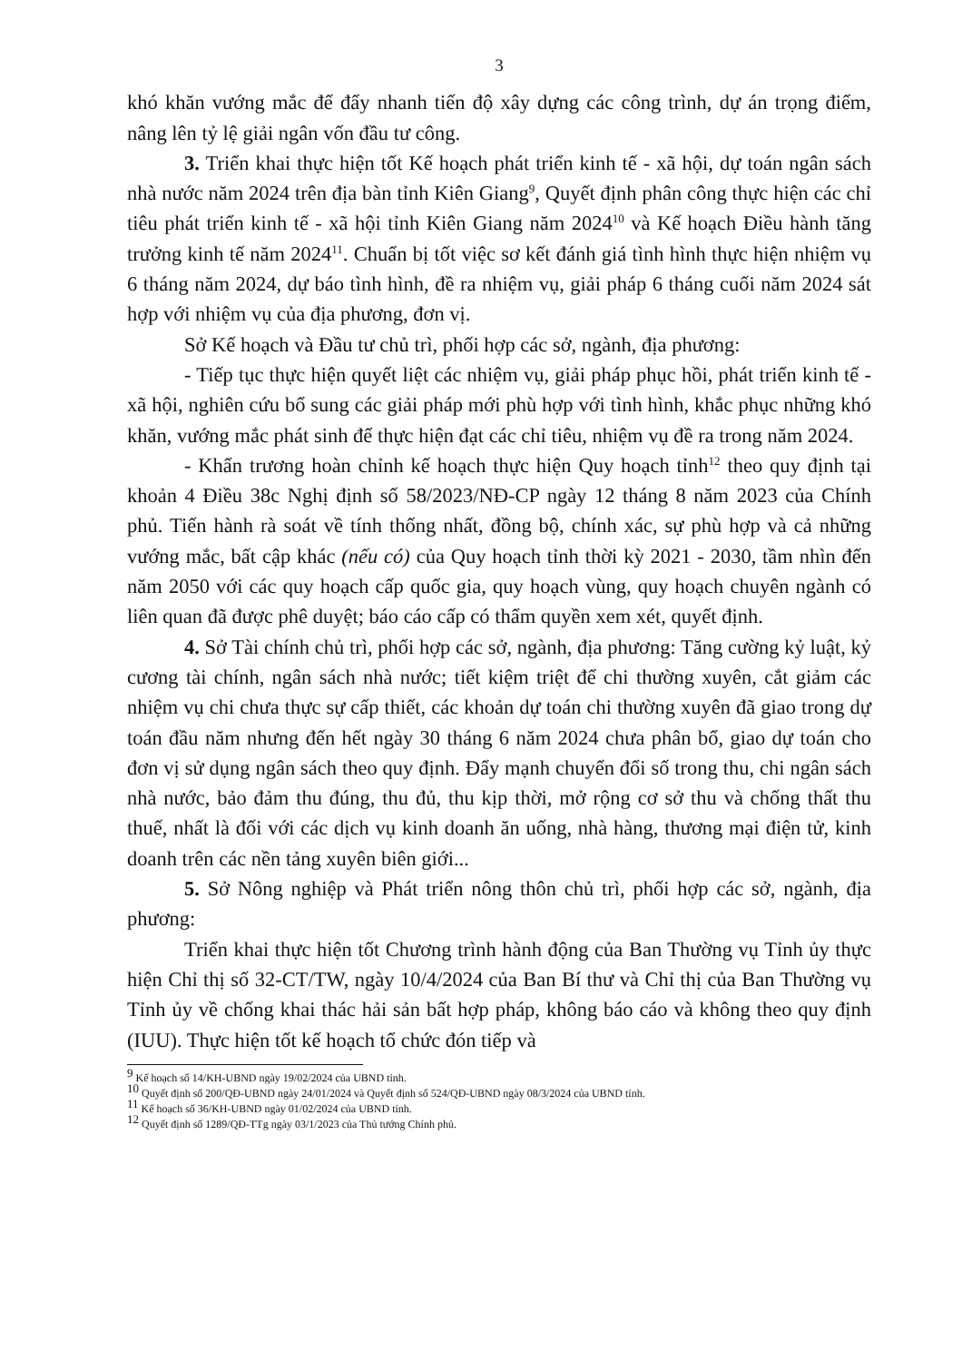3
khó khăn vướng mắc để đẩy nhanh tiến độ xây dựng các công trình, dự án trọng điểm, nâng lên tỷ lệ giải ngân vốn đầu tư công.
3. Triển khai thực hiện tốt Kế hoạch phát triển kinh tế - xã hội, dự toán ngân sách nhà nước năm 2024 trên địa bàn tỉnh Kiên Giang<sup>9</sup>, Quyết định phân công thực hiện các chỉ tiêu phát triển kinh tế - xã hội tỉnh Kiên Giang năm 2024<sup>10</sup> và Kế hoạch Điều hành tăng trưởng kinh tế năm 2024<sup>11</sup>. Chuẩn bị tốt việc sơ kết đánh giá tình hình thực hiện nhiệm vụ 6 tháng năm 2024, dự báo tình hình, đề ra nhiệm vụ, giải pháp 6 tháng cuối năm 2024 sát hợp với nhiệm vụ của địa phương, đơn vị.
Sở Kế hoạch và Đầu tư chủ trì, phối hợp các sở, ngành, địa phương:
- Tiếp tục thực hiện quyết liệt các nhiệm vụ, giải pháp phục hồi, phát triển kinh tế - xã hội, nghiên cứu bổ sung các giải pháp mới phù hợp với tình hình, khắc phục những khó khăn, vướng mắc phát sinh để thực hiện đạt các chỉ tiêu, nhiệm vụ đề ra trong năm 2024.
- Khẩn trương hoàn chỉnh kế hoạch thực hiện Quy hoạch tỉnh<sup>12</sup> theo quy định tại khoản 4 Điều 38c Nghị định số 58/2023/NĐ-CP ngày 12 tháng 8 năm 2023 của Chính phủ. Tiến hành rà soát về tính thống nhất, đồng bộ, chính xác, sự phù hợp và cả những vướng mắc, bất cập khác (nếu có) của Quy hoạch tỉnh thời kỳ 2021 - 2030, tầm nhìn đến năm 2050 với các quy hoạch cấp quốc gia, quy hoạch vùng, quy hoạch chuyên ngành có liên quan đã được phê duyệt; báo cáo cấp có thẩm quyền xem xét, quyết định.
4. Sở Tài chính chủ trì, phối hợp các sở, ngành, địa phương: Tăng cường kỷ luật, kỷ cương tài chính, ngân sách nhà nước; tiết kiệm triệt để chi thường xuyên, cắt giảm các nhiệm vụ chi chưa thực sự cấp thiết, các khoản dự toán chi thường xuyên đã giao trong dự toán đầu năm nhưng đến hết ngày 30 tháng 6 năm 2024 chưa phân bổ, giao dự toán cho đơn vị sử dụng ngân sách theo quy định. Đẩy mạnh chuyển đổi số trong thu, chi ngân sách nhà nước, bảo đảm thu đúng, thu đủ, thu kịp thời, mở rộng cơ sở thu và chống thất thu thuế, nhất là đối với các dịch vụ kinh doanh ăn uống, nhà hàng, thương mại điện tử, kinh doanh trên các nền tảng xuyên biên giới...
5. Sở Nông nghiệp và Phát triển nông thôn chủ trì, phối hợp các sở, ngành, địa phương:
Triển khai thực hiện tốt Chương trình hành động của Ban Thường vụ Tỉnh ủy thực hiện Chỉ thị số 32-CT/TW, ngày 10/4/2024 của Ban Bí thư và Chỉ thị của Ban Thường vụ Tỉnh ủy về chống khai thác hải sản bất hợp pháp, không báo cáo và không theo quy định (IUU). Thực hiện tốt kế hoạch tổ chức đón tiếp và
<sup>9</sup> Kế hoạch số 14/KH-UBND ngày 19/02/2024 của UBND tỉnh.
<sup>10</sup> Quyết định số 200/QĐ-UBND ngày 24/01/2024 và Quyết định số 524/QĐ-UBND ngày 08/3/2024 của UBND tỉnh.
<sup>11</sup> Kế hoạch số 36/KH-UBND ngày 01/02/2024 của UBND tỉnh.
<sup>12</sup> Quyết định số 1289/QĐ-TTg ngày 03/1/2023 của Thủ tướng Chính phủ.